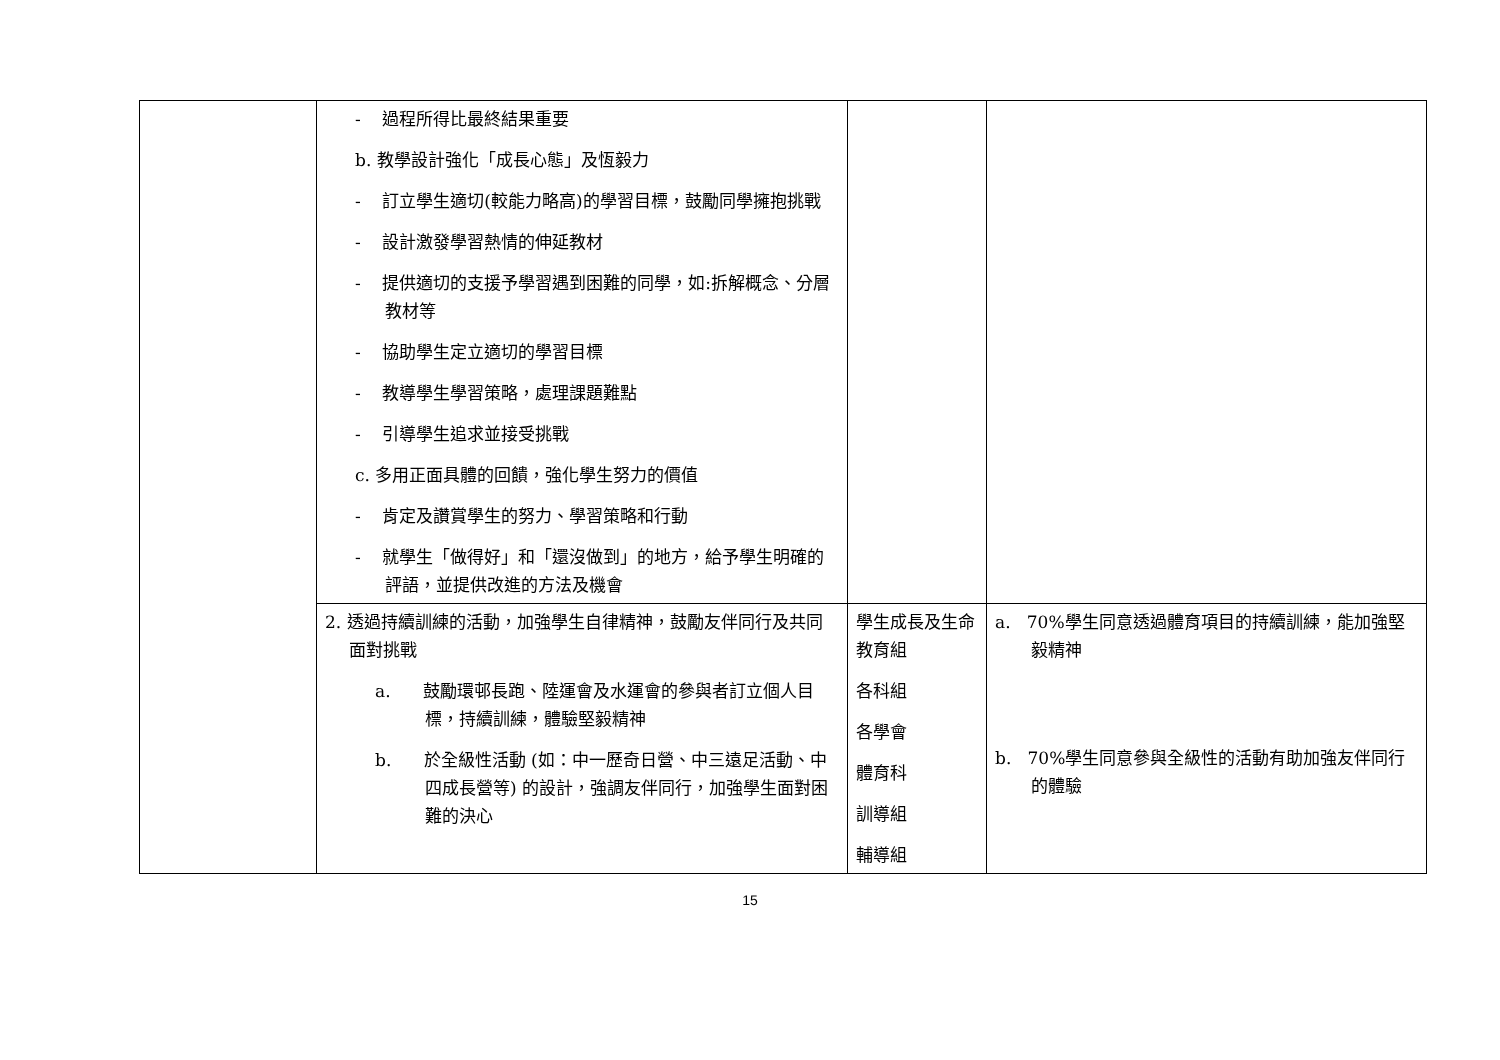| | - 過程所得比最終結果重要 b. 教學設計強化「成長心態」及恆毅力 - 訂立學生適切(較能力略高)的學習目標，鼓勵同學擁抱挑戰 - 設計激發學習熱情的伸延教材 - 提供適切的支援予學習遇到困難的同學，如:拆解概念、分層教材等 - 協助學生定立適切的學習目標 - 教導學生學習策略，處理課題難點 - 引導學生追求並接受挑戰 c. 多用正面具體的回饋，強化學生努力的價值 - 肯定及讚賞學生的努力、學習策略和行動 - 就學生「做得好」和「還沒做到」的地方，給予學生明確的評語，並提供改進的方法及機會 | | |
| | 2. 透過持續訓練的活動，加強學生自律精神，鼓勵友伴同行及共同面對挑戰 a. 鼓勵環邨長跑、陸運會及水運會的參與者訂立個人目標，持續訓練，體驗堅毅精神 b. 於全級性活動 (如：中一歷奇日營、中三遠足活動、中四成長營等) 的設計，強調友伴同行，加強學生面對困難的決心 | 學生成長及生命教育組 各科組 各學會 體育科 訓導組 輔導組 | a. 70%學生同意透過體育項目的持續訓練，能加強堅毅精神 b. 70%學生同意參與全級性的活動有助加強友伴同行的體驗 |
15